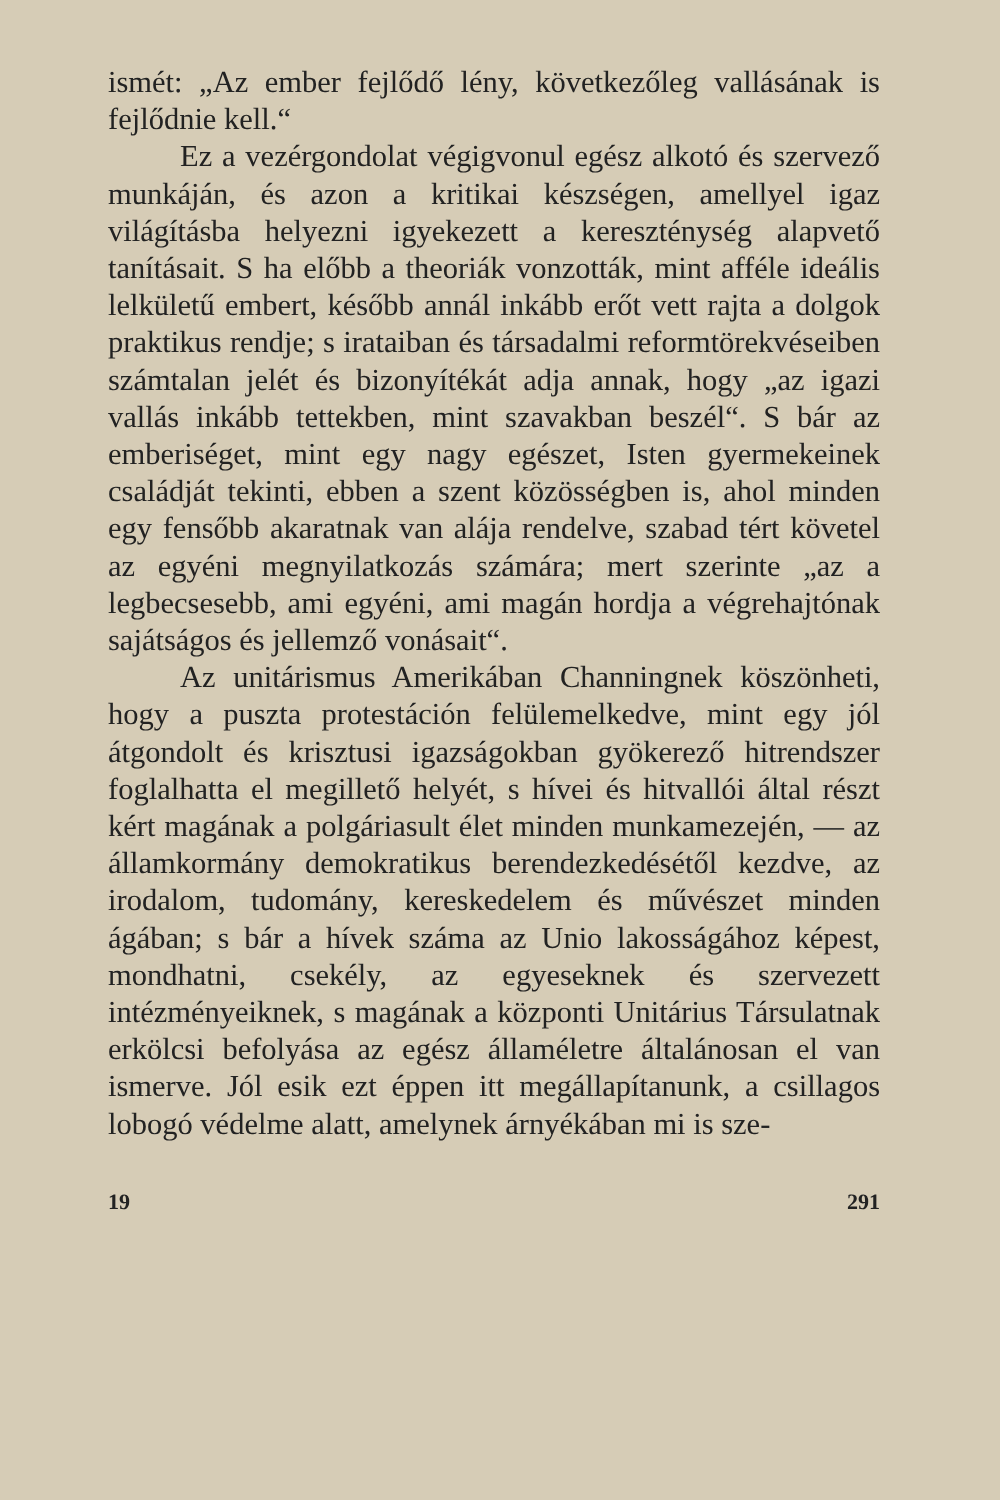ismét: „Az ember fejlődő lény, következőleg vallásának is fejlődnie kell.“
Ez a vezérgondolat végigvonul egész alkotó és szervező munkáján, és azon a kritikai készségen, amellyel igaz világításba helyezni igyekezett a kereszténység alapvető tanításait. S ha előbb a theoriák vonzották, mint afféle ideális lelkületű embert, később annál inkább erőt vett rajta a dolgok praktikus rendje; s irataiban és társadalmi reformtörekvéseiben számtalan jelét és bizonyítékát adja annak, hogy „az igazi vallás inkább tettekben, mint szavakban beszél“. S bár az emberiséget, mint egy nagy egészet, Isten gyermekeinek családját tekinti, ebben a szent közösségben is, ahol minden egy fensőbb akaratnak van alája rendelve, szabad tért követel az egyéni megnyilatkozás számára; mert szerinte „az a legbecsesebb, ami egyéni, ami magán hordja a végrehajtónak sajátságos és jellemző vonásait“.
Az unitárismus Amerikában Channingnek köszönheti, hogy a puszta protestáción felülemelkedve, mint egy jól átgondolt és krisztusi igazságokban gyökerező hitrendszer foglalhatta el megillető helyét, s hívei és hitvallói által részt kért magának a polgáriasult élet minden munkamezején, — az államkormány demokratikus berendezkedésétől kezdve, az irodalom, tudomány, kereskedelem és művészet minden ágában; s bár a hívek száma az Unio lakosságához képest, mondhatni, csekély, az egyeseknek és szervezett intézményeiknek, s magának a központi Unitárius Társulatnak erkölcsi befolyása az egész államéletre általánosan el van ismerve. Jól esik ezt éppen itt megállapítanunk, a csillagos lobogó védelme alatt, amelynek árnyékában mi is sze-
19 291